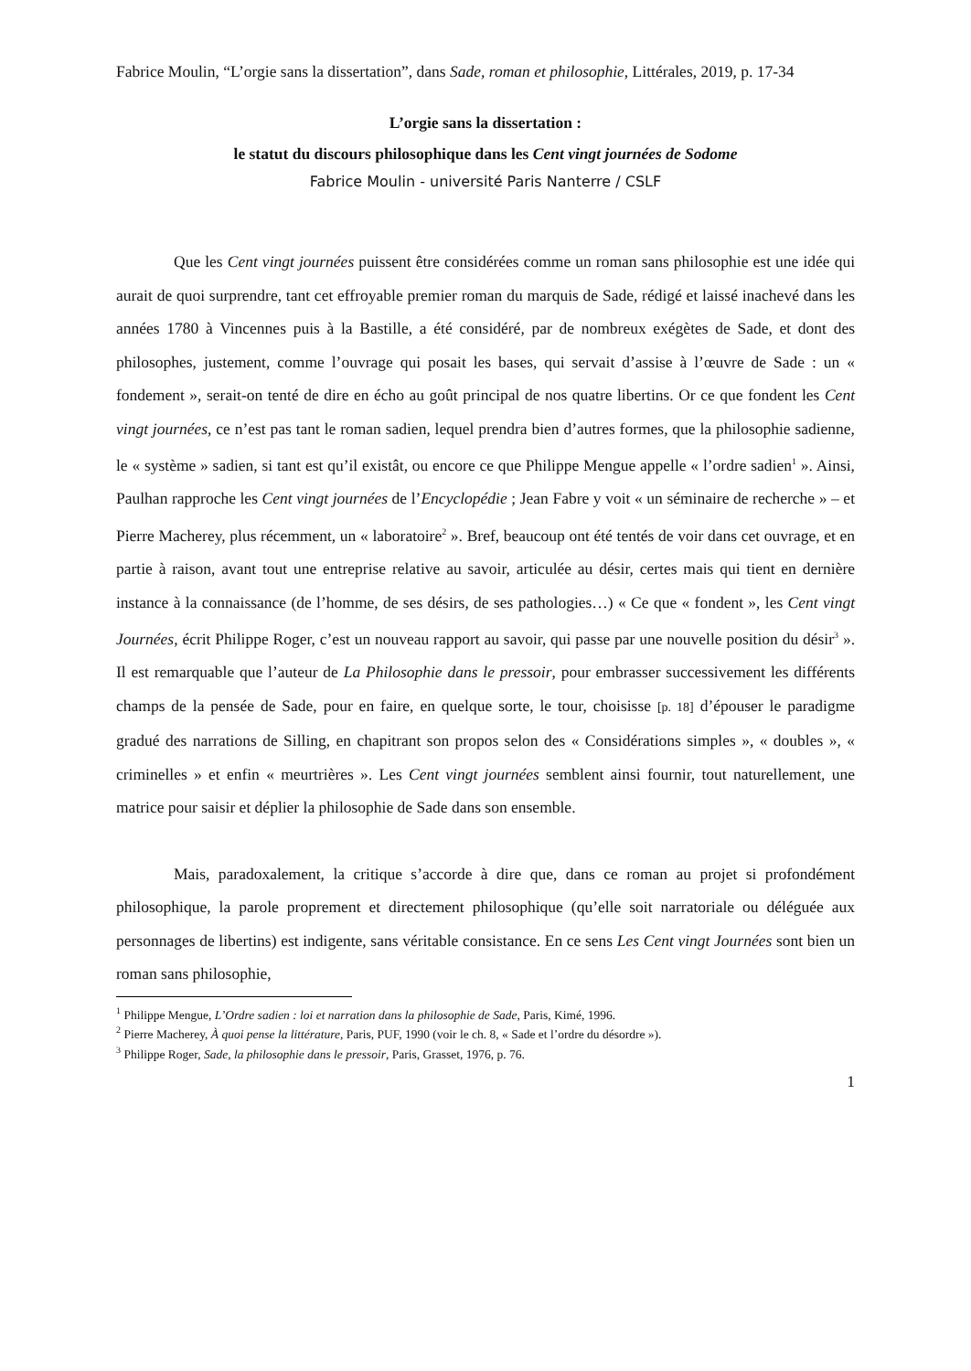Fabrice Moulin, “L’orgie sans la dissertation”, dans Sade, roman et philosophie, Littérales, 2019, p. 17-34
L’orgie sans la dissertation :
le statut du discours philosophique dans les Cent vingt journées de Sodome
Fabrice Moulin - université Paris Nanterre / CSLF
Que les Cent vingt journées puissent être considérées comme un roman sans philosophie est une idée qui aurait de quoi surprendre, tant cet effroyable premier roman du marquis de Sade, rédigé et laissé inachevé dans les années 1780 à Vincennes puis à la Bastille, a été considéré, par de nombreux exégètes de Sade, et dont des philosophes, justement, comme l’ouvrage qui posait les bases, qui servait d’assise à l’œuvre de Sade : un « fondement », serait-on tenté de dire en écho au goût principal de nos quatre libertins. Or ce que fondent les Cent vingt journées, ce n’est pas tant le roman sadien, lequel prendra bien d’autres formes, que la philosophie sadienne, le « système » sadien, si tant est qu’il existât, ou encore ce que Philippe Mengue appelle « l’ordre sadien<sup>1</sup> ». Ainsi, Paulhan rapproche les Cent vingt journées de l’Encyclopédie ; Jean Fabre y voit « un séminaire de recherche » – et Pierre Macherey, plus récemment, un « laboratoire<sup>2</sup> ». Bref, beaucoup ont été tentés de voir dans cet ouvrage, et en partie à raison, avant tout une entreprise relative au savoir, articulée au désir, certes mais qui tient en dernière instance à la connaissance (de l’homme, de ses désirs, de ses pathologies…) « Ce que « fondent », les Cent vingt Journées, écrit Philippe Roger, c’est un nouveau rapport au savoir, qui passe par une nouvelle position du désir<sup>3</sup> ». Il est remarquable que l’auteur de La Philosophie dans le pressoir, pour embrasser successivement les différents champs de la pensée de Sade, pour en faire, en quelque sorte, le tour, choisisse [p. 18] d’épouser le paradigme gradué des narrations de Silling, en chapitrant son propos selon des « Considérations simples », « doubles », « criminelles » et enfin « meurtrières ». Les Cent vingt journées semblent ainsi fournir, tout naturellement, une matrice pour saisir et déplier la philosophie de Sade dans son ensemble.
Mais, paradoxalement, la critique s’accorde à dire que, dans ce roman au projet si profondément philosophique, la parole proprement et directement philosophique (qu’elle soit narratoriale ou déléguée aux personnages de libertins) est indigente, sans véritable consistance. En ce sens Les Cent vingt Journées sont bien un roman sans philosophie,
<sup>1</sup> Philippe Mengue, L’Ordre sadien : loi et narration dans la philosophie de Sade, Paris, Kimé, 1996.
<sup>2</sup> Pierre Macherey, À quoi pense la littérature, Paris, PUF, 1990 (voir le ch. 8, « Sade et l’ordre du désordre »).
<sup>3</sup> Philippe Roger, Sade, la philosophie dans le pressoir, Paris, Grasset, 1976, p. 76.
1